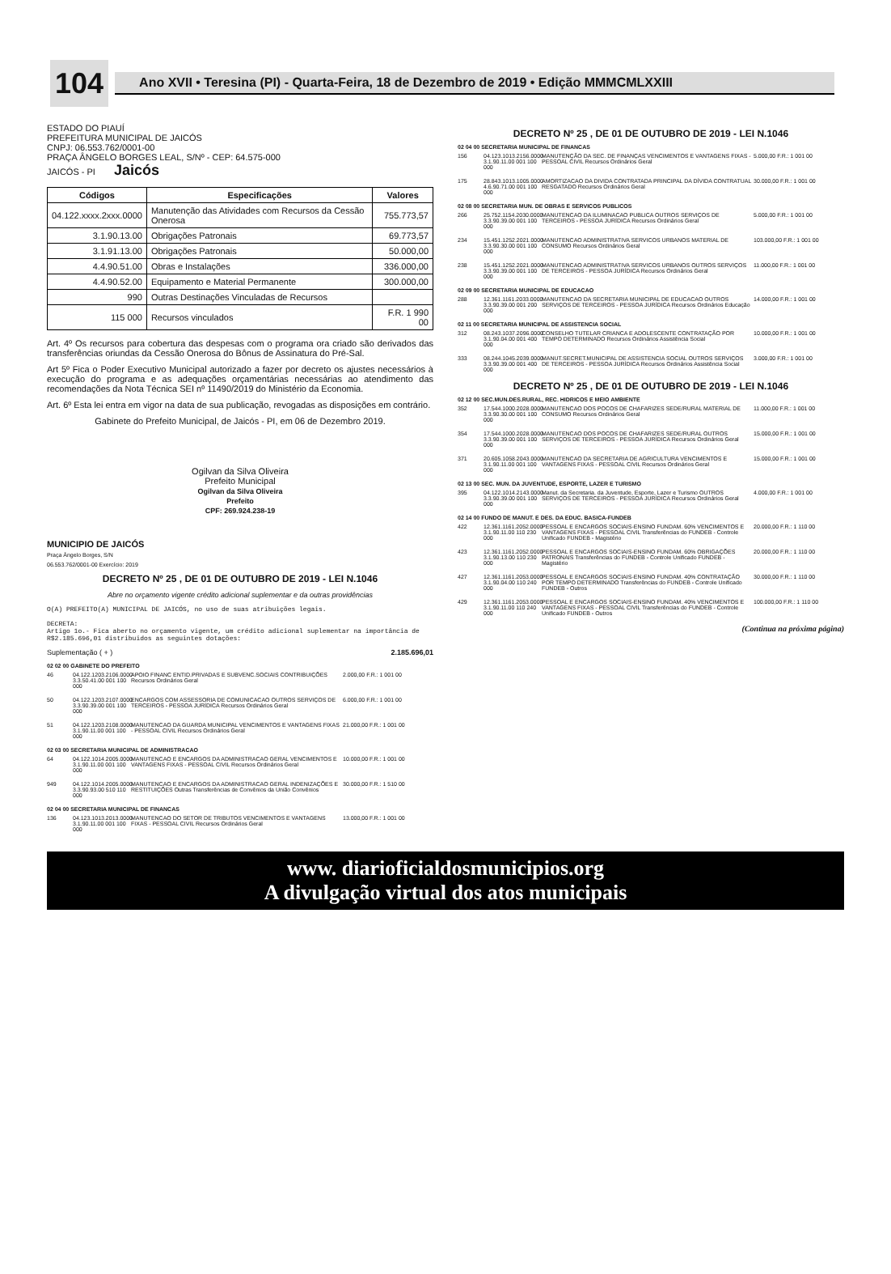104
Ano XVII • Teresina (PI) - Quarta-Feira, 18 de Dezembro de 2019 • Edição MMMCMLXXIII
ESTADO DO PIAUÍ
PREFEITURA MUNICIPAL DE JAICÓS
CNPJ: 06.553.762/0001-00
PRAÇA ÂNGELO BORGES LEAL, S/Nº - CEP: 64.575-000
JAICÓS - PI Jaicós
| Códigos | Especificações | Valores |
| --- | --- | --- |
| 04.122.xxxx.2xxx.0000 | Manutenção das Atividades com Recursos da Cessão Onerosa | 755.773,57 |
| 3.1.90.13.00 | Obrigações Patronais | 69.773,57 |
| 3.1.91.13.00 | Obrigações Patronais | 50.000,00 |
| 4.4.90.51.00 | Obras e Instalações | 336.000,00 |
| 4.4.90.52.00 | Equipamento e Material Permanente | 300.000,00 |
| 990 | Outras Destinações Vinculadas de Recursos | |
| 115 000 | Recursos vinculados | F.R. 1 990 00 |
Art. 4º Os recursos para cobertura das despesas com o programa ora criado são derivados das transferências oriundas da Cessão Onerosa do Bônus de Assinatura do Pré-Sal.
Art 5º Fica o Poder Executivo Municipal autorizado a fazer por decreto os ajustes necessários à execução do programa e as adequações orçamentárias necessárias ao atendimento das recomendações da Nota Técnica SEI nº 11490/2019 do Ministério da Economia.
Art. 6º Esta lei entra em vigor na data de sua publicação, revogadas as disposições em contrário.
Gabinete do Prefeito Municipal, de Jaicós - PI, em 06 de Dezembro 2019.
Ogilvan da Silva Oliveira
Prefeito Municipal
Ogilvan da Silva Oliveira
Prefeito
CPF: 269.924.238-19
MUNICIPIO DE JAICÓS
Praça Ângelo Borges, S/N
06.553.762/0001-00 Exercício: 2019
DECRETO Nº 25 , DE 01 DE OUTUBRO DE 2019 - LEI N.1046
Abre no orçamento vigente crédito adicional suplementar e da outras providências
O(A) PREFEITO(A) MUNICIPAL DE JAICÓS, no uso de suas atribuições legais.
DECRETA:
Artigo 1o.- Fica aberto no orçamento vigente, um crédito adicional suplementar na importância de R$2.185.696,01 distribuidos as seguintes dotações:
Suplementação ( + ) 2.185.696,01
02 02 00 GABINETE DO PREFEITO
46 04.122.1203.2106.0000 3.3.50.41.00 001 100 000 APOIO FINANC ENTID.PRIVADAS E SUBVENC.SOCIAIS CONTRIBUIÇÕES Recursos Ordinários Geral 2.000,00 F.R.: 1 001 00
50 04.122.1203.2107.0000 3.3.90.39.00 001 100 000 ENCARGOS COM ASSESSORIA DE COMUNICACAO OUTROS SERVIÇOS DE TERCEIROS - PESSOA JURÍDICA Recursos Ordinários Geral 6.000,00 F.R.: 1 001 00
51 04.122.1203.2108.0000 3.1.90.11.00 001 100 000 MANUTENCAO DA GUARDA MUNICIPAL VENCIMENTOS E VANTAGENS FIXAS - PESSOAL CIVIL Recursos Ordinários Geral 21.000,00 F.R.: 1 001 00
02 03 00 SECRETARIA MUNICIPAL DE ADMINISTRACAO
64 04.122.1014.2005.0000 3.1.90.11.00 001 100 000 MANUTENCAO E ENCARGOS DA ADMINISTRACAO GERAL VENCIMENTOS E VANTAGENS FIXAS - PESSOAL CIVIL Recursos Ordinários Geral 10.000,00 F.R.: 1 001 00
949 04.122.1014.2005.0000 3.3.90.93.00 510 110 000 MANUTENCAO E ENCARGOS DA ADMINISTRACAO GERAL INDENIZAÇÕES E RESTITUIÇÕES Outras Transferências de Convênios da União Convênios 30.000,00 F.R.: 1 510 00
02 04 00 SECRETARIA MUNICIPAL DE FINANCAS
136 04.123.1013.2013.0000 3.1.90.11.00 001 100 000 MANUTENCAO DO SETOR DE TRIBUTOS VENCIMENTOS E VANTAGENS FIXAS - PESSOAL CIVIL Recursos Ordinários Geral 13.000,00 F.R.: 1 001 00
DECRETO Nº 25 , DE 01 DE OUTUBRO DE 2019 - LEI N.1046
02 04 00 SECRETARIA MUNICIPAL DE FINANCAS
156 04.123.1013.2156.0000 3.1.90.11.00 001 100 000 MANUTENÇÃO DA SEC. DE FINANÇAS VENCIMENTOS E VANTAGENS FIXAS - PESSOAL CIVIL Recursos Ordinários Geral 5.000,00 F.R.: 1 001 00
175 28.843.1013.1005.0000 4.6.90.71.00 001 100 000 AMORTIZACAO DA DIVIDA CONTRATADA PRINCIPAL DA DÍVIDA CONTRATUAL RESGATADO Recursos Ordinários Geral 30.000,00 F.R.: 1 001 00
02 08 00 SECRETARIA MUN. DE OBRAS E SERVICOS PUBLICOS
266 25.752.1154.2030.0000 3.3.90.39.00 001 100 000 MANUTENCAO DA ILUMINACAO PUBLICA OUTROS SERVIÇOS DE TERCEIROS - PESSOA JURÍDICA Recursos Ordinários Geral 5.000,00 F.R.: 1 001 00
234 15.451.1252.2021.0000 3.3.90.30.00 001 100 000 MANUTENCAO ADMINISTRATIVA SERVICOS URBANOS MATERIAL DE CONSUMO Recursos Ordinários Geral 103.000,00 F.R.: 1 001 00
238 15.451.1252.2021.0000 3.3.90.39.00 001 100 000 MANUTENCAO ADMINISTRATIVA SERVICOS URBANOS OUTROS SERVIÇOS DE TERCEIROS - PESSOA JURÍDICA Recursos Ordinários Geral 11.000,00 F.R.: 1 001 00
02 09 00 SECRETARIA MUNICIPAL DE EDUCACAO
288 12.361.1161.2033.0000 3.3.90.39.00 001 200 000 MANUTENCAO DA SECRETARIA MUNICIPAL DE EDUCACAO OUTROS SERVIÇOS DE TERCEIROS - PESSOA JURÍDICA Recursos Ordinários Educação 14.000,00 F.R.: 1 001 00
02 11 00 SECRETARIA MUNICIPAL DE ASSISTENCIA SOCIAL
312 08.243.1037.2096.0000 3.1.90.04.00 001 400 000 CONSELHO TUTELAR CRIANCA E ADOLESCENTE CONTRATAÇÃO POR TEMPO DETERMINADO Recursos Ordinários Assistência Social 10.000,00 F.R.: 1 001 00
333 08.244.1045.2039.0000 3.3.90.39.00 001 400 000 MANUT.SECRET.MUNICIPAL DE ASSISTENCIA SOCIAL OUTROS SERVIÇOS DE TERCEIROS - PESSOA JURÍDICA Recursos Ordinários Assistência Social 3.000,00 F.R.: 1 001 00
DECRETO Nº 25 , DE 01 DE OUTUBRO DE 2019 - LEI N.1046
02 12 00 SEC.MUN.DES.RURAL, REC. HIDRICOS E MEIO AMBIENTE
352 17.544.1000.2028.0000 3.3.90.30.00 001 100 000 MANUTENCAO DOS POCOS DE CHAFARIZES SEDE/RURAL MATERIAL DE CONSUMO Recursos Ordinários Geral 11.000,00 F.R.: 1 001 00
354 17.544.1000.2028.0000 3.3.90.39.00 001 100 000 MANUTENCAO DOS POCOS DE CHAFARIZES SEDE/RURAL OUTROS SERVIÇOS DE TERCEIROS - PESSOA JURÍDICA Recursos Ordinários Geral 15.000,00 F.R.: 1 001 00
371 20.605.1058.2043.0000 3.1.90.11.00 001 100 000 MANUTENCAO DA SECRETARIA DE AGRICULTURA VENCIMENTOS E VANTAGENS FIXAS - PESSOAL CIVIL Recursos Ordinários Geral 15.000,00 F.R.: 1 001 00
02 13 00 SEC. MUN. DA JUVENTUDE, ESPORTE, LAZER E TURISMO
395 04.122.1014.2143.0000 3.3.90.39.00 001 100 000 Manut. da Secretaria. da Juventude, Esporte, Lazer e Turismo OUTROS SERVIÇOS DE TERCEIROS - PESSOA JURÍDICA Recursos Ordinários Geral 4.000,00 F.R.: 1 001 00
02 14 00 FUNDO DE MANUT. E DES. DA EDUC. BASICA-FUNDEB
422 12.361.1161.2052.0000 3.1.90.11.00 110 230 000 PESSOAL E ENCARGOS SOCIAIS-ENSINO FUNDAM. 60% VENCIMENTOS E VANTAGENS FIXAS - PESSOAL CIVIL Transferências do FUNDEB - Controle Unificado FUNDEB - Magistério 20.000,00 F.R.: 1 110 00
423 12.361.1161.2052.0000 3.1.90.13.00 110 230 000 PESSOAL E ENCARGOS SOCIAIS-ENSINO FUNDAM. 60% OBRIGAÇÕES PATRONAIS Transferências do FUNDEB - Controle Unificado FUNDEB - Magistério 20.000,00 F.R.: 1 110 00
427 12.361.1161.2053.0000 3.1.90.04.00 110 240 000 PESSOAL E ENCARGOS SOCIAIS-ENSINO FUNDAM. 40% CONTRATAÇÃO POR TEMPO DETERMINADO Transferências do FUNDEB - Controle Unificado FUNDEB - Outros 30.000,00 F.R.: 1 110 00
429 12.361.1161.2053.0000 3.1.90.11.00 110 240 000 PESSOAL E ENCARGOS SOCIAIS-ENSINO FUNDAM. 40% VENCIMENTOS E VANTAGENS FIXAS - PESSOAL CIVIL Transferências do FUNDEB - Controle Unificado FUNDEB - Outros 100.000,00 F.R.: 1 110 00
(Continua na próxima página)
www. diarioficialdosmunicipios.org
A divulgação virtual dos atos municipais